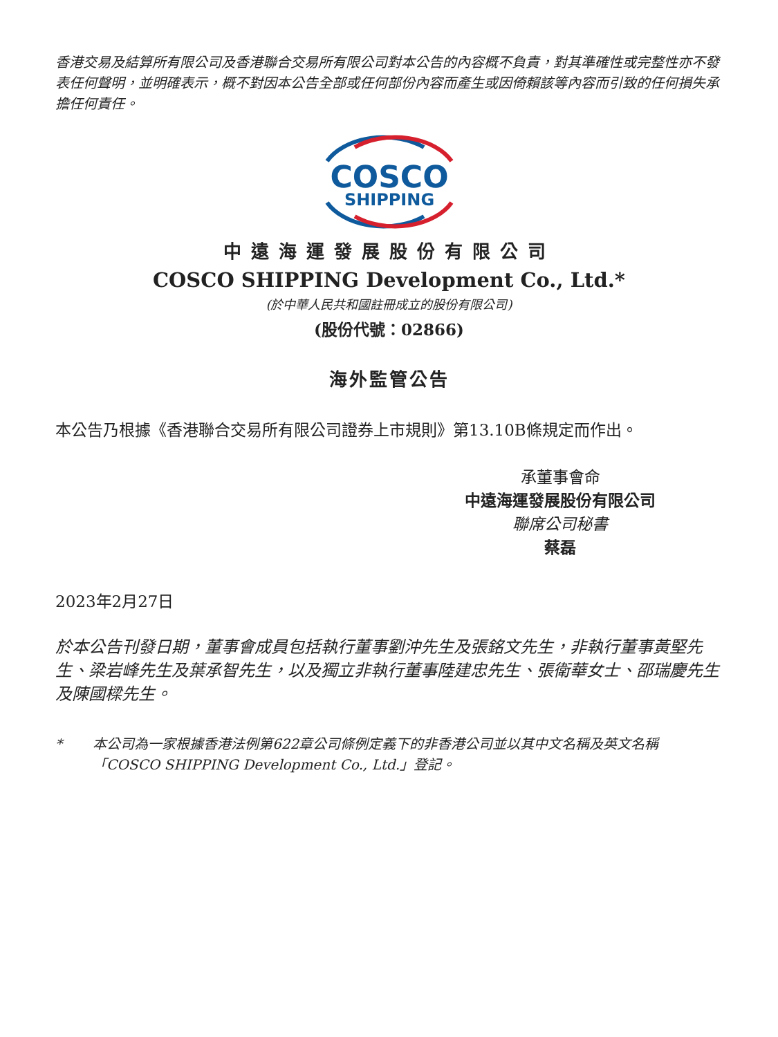香港交易及結算所有限公司及香港聯合交易所有限公司對本公告的內容概不負責，對其準確性或完整性亦不發表任何聲明，並明確表示，概不對因本公告全部或任何部份內容而產生或因倚賴該等內容而引致的任何損失承擔任何責任。
COSCO
SHIPPING
中遠海運發展股份有限公司
COSCO SHIPPING Development Co., Ltd.*
(於中華人民共和國註冊成立的股份有限公司)
(股份代號：02866)
海外監管公告
本公告乃根據《香港聯合交易所有限公司證券上市規則》第13.10B條規定而作出。
承董事會命
中遠海運發展股份有限公司
聯席公司秘書
蔡磊
2023年2月27日
於本公告刊發日期，董事會成員包括執行董事劉沖先生及張銘文先生，非執行董事黃堅先生、梁岩峰先生及葉承智先生，以及獨立非執行董事陸建忠先生、張衛華女士、邵瑞慶先生及陳國樑先生。
* 本公司為一家根據香港法例第622章公司條例定義下的非香港公司並以其中文名稱及英文名稱「COSCO SHIPPING Development Co., Ltd.」登記。